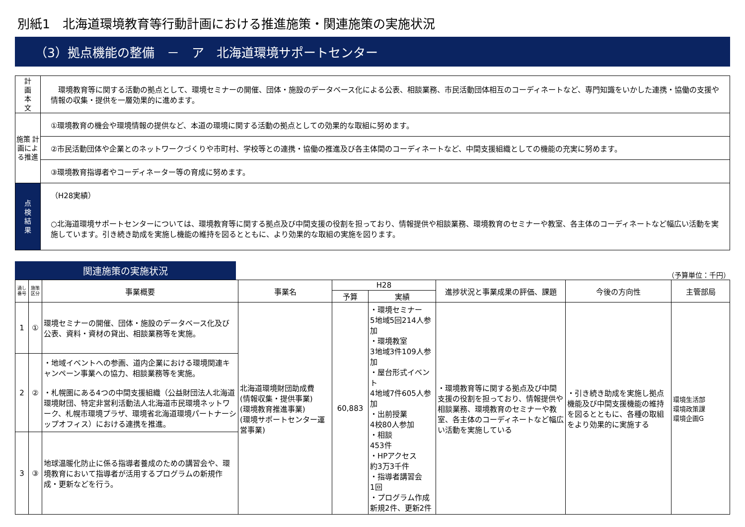別紙1　北海道環境教育等行動計画における推進施策・関連施策の実施状況
（3）拠点機能の整備　－　ア　北海道環境サポートセンター
| 計 画 本 文 | 環境教育等に関する活動の拠点として、環境セミナーの開催、団体・施設のデータベース化による公表、相談業務、市民活動団体相互のコーディネートなど、専門知識をいかした連携・協働の支援や情報の収集・提供を一層効果的に進めます。 |
| 施策 計画による推進 | ①環境教育の機会や環境情報の提供など、本道の環境に関する活動の拠点としての効果的な取組に努めます。 |
| | ②市民活動団体や企業とのネットワークづくりや市町村、学校等との連携・協働の推進及び各主体間のコーディネートなど、中間支援組織としての機能の充実に努めます。 |
| | ③環境教育指導者やコーディネーター等の育成に努めます。 |
| 点 検 結 果 | （H28実績） ○北海道環境サポートセンターについては、環境教育等に関する拠点及び中間支援の役割を担っており、情報提供や相談業務、環境教育のセミナーや教室、各主体のコーディネートなど幅広い活動を実施しています。引き続き助成を実施し機能の維持を図るとともに、より効果的な取組の実施を図ります。 |
関連施策の実施状況
（予算単位：千円）
| 通し番号 | 施策区分 | 事業概要 | 事業名 | H28 | | 進捗状況と事業成果の評価、課題 | 今後の方向性 | 主管部局 |
| --- | --- | --- | --- | --- | --- | --- | --- | --- |
| | | | | 予算 | 実績 | | | |
| 1 | ① | 環境セミナーの開催、団体・施設のデータベース化及び公表、資料・資材の貸出、相談業務等を実施。 | 北海道環境財団助成費 (情報収集・提供事業) (環境教育推進事業) (環境サポートセンター運営事業) | 60,883 | ・環境セミナー 5地域5回214人参加 ・環境教室 3地域3件109人参加 ・屋台形式イベント 4地域7件605人参加 ・出前授業 4校80人参加 ・相談 453件 ・HPアクセス 約3万3千件 ・指導者講習会 1回 ・プログラム作成 新規2件、更新2件 | ・環境教育等に関する拠点及び中間支援の役割を担っており、情報提供や相談業務、環境教育のセミナーや教室、各主体のコーディネートなど幅広い活動を実施している | ・引き続き助成を実施し拠点機能及び中間支援機能の維持を図るとともに、各種の取組をより効果的に実施する | 環境生活部 環境政策課 環境企画G |
| 2 | ② | ・地域イベントへの参画、道内企業における環境関連キャンペーン事業への協力、相談業務等を実施。 ・札幌圏にある4つの中間支援組織（公益財団法人北海道環境財団、特定非営利活動法人北海道市民環境ネットワーク、札幌市環境プラザ、環境省北海道環境パートナーシップオフィス）における連携を推進。 | | | | | | |
| 3 | ③ | 地球温暖化防止に係る指導者養成のための講習会や、環境教育において指導者が活用するプログラムの新規作成・更新などを行う。 | | | | | | |